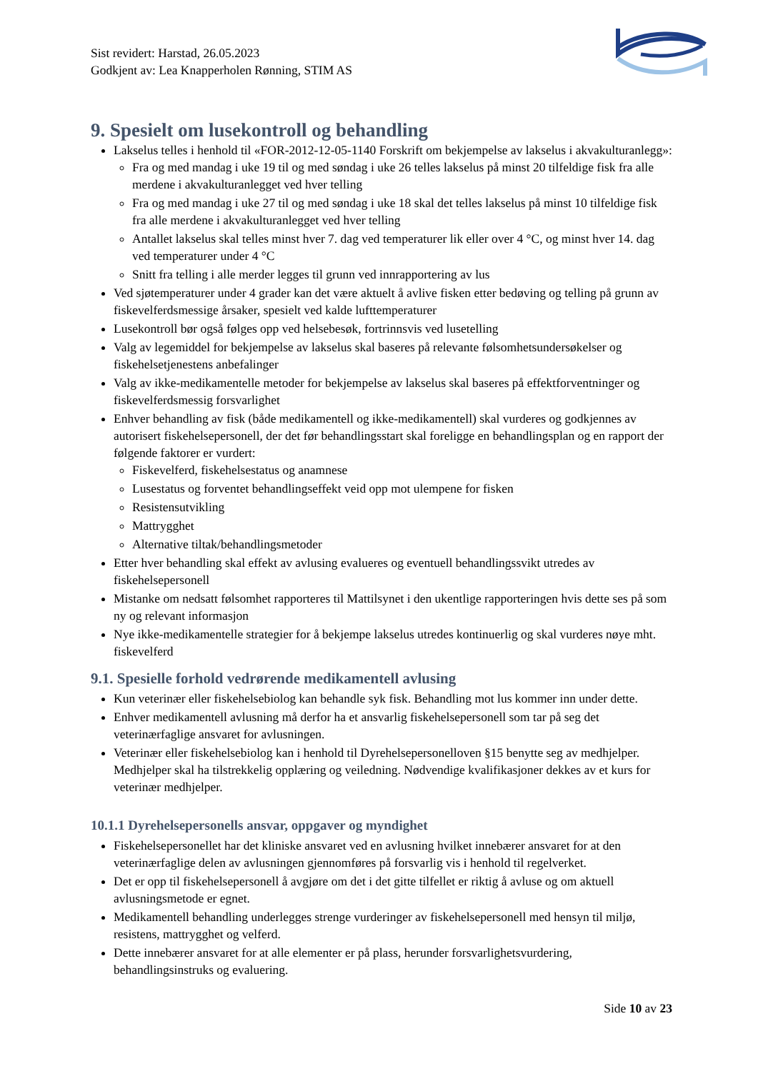Sist revidert: Harstad, 26.05.2023
Godkjent av: Lea Knapperholen Rønning, STIM AS
9. Spesielt om lusekontroll og behandling
Lakselus telles i henhold til «FOR-2012-12-05-1140 Forskrift om bekjempelse av lakselus i akvakulturanlegg»:
Fra og med mandag i uke 19 til og med søndag i uke 26 telles lakselus på minst 20 tilfeldige fisk fra alle merdene i akvakulturanlegget ved hver telling
Fra og med mandag i uke 27 til og med søndag i uke 18 skal det telles lakselus på minst 10 tilfeldige fisk fra alle merdene i akvakulturanlegget ved hver telling
Antallet lakselus skal telles minst hver 7. dag ved temperaturer lik eller over 4 °C, og minst hver 14. dag ved temperaturer under 4 °C
Snitt fra telling i alle merder legges til grunn ved innrapportering av lus
Ved sjøtemperaturer under 4 grader kan det være aktuelt å avlive fisken etter bedøving og telling på grunn av fiskevelferdsmessige årsaker, spesielt ved kalde lufttemperaturer
Lusekontroll bør også følges opp ved helsebesøk, fortrinnsvis ved lusetelling
Valg av legemiddel for bekjempelse av lakselus skal baseres på relevante følsomhetsundersøkelser og fiskehelsetjenestens anbefalinger
Valg av ikke-medikamentelle metoder for bekjempelse av lakselus skal baseres på effektforventninger og fiskevelferdsmessig forsvarlighet
Enhver behandling av fisk (både medikamentell og ikke-medikamentell) skal vurderes og godkjennes av autorisert fiskehelsepersonell, der det før behandlingsstart skal foreligge en behandlingsplan og en rapport der følgende faktorer er vurdert:
Fiskevelferd, fiskehelsestatus og anamnese
Lusestatus og forventet behandlingseffekt veid opp mot ulempene for fisken
Resistensutvikling
Mattrygghet
Alternative tiltak/behandlingsmetoder
Etter hver behandling skal effekt av avlusing evalueres og eventuell behandlingssvikt utredes av fiskehelsepersonell
Mistanke om nedsatt følsomhet rapporteres til Mattilsynet i den ukentlige rapporteringen hvis dette ses på som ny og relevant informasjon
Nye ikke-medikamentelle strategier for å bekjempe lakselus utredes kontinuerlig og skal vurderes nøye mht. fiskevelferd
9.1. Spesielle forhold vedrørende medikamentell avlusing
Kun veterinær eller fiskehelsebiolog kan behandle syk fisk. Behandling mot lus kommer inn under dette.
Enhver medikamentell avlusning må derfor ha et ansvarlig fiskehelsepersonell som tar på seg det veterinærfaglige ansvaret for avlusningen.
Veterinær eller fiskehelsebiolog kan i henhold til Dyrehelsepersonelloven §15 benytte seg av medhjelper. Medhjelper skal ha tilstrekkelig opplæring og veiledning. Nødvendige kvalifikasjoner dekkes av et kurs for veterinær medhjelper.
10.1.1 Dyrehelsepersonells ansvar, oppgaver og myndighet
Fiskehelsepersonellet har det kliniske ansvaret ved en avlusning hvilket innebærer ansvaret for at den veterinærfaglige delen av avlusningen gjennomføres på forsvarlig vis i henhold til regelverket.
Det er opp til fiskehelsepersonell å avgjøre om det i det gitte tilfellet er riktig å avluse og om aktuell avlusningsmetode er egnet.
Medikamentell behandling underlegges strenge vurderinger av fiskehelsepersonell med hensyn til miljø, resistens, mattrygghet og velferd.
Dette innebærer ansvaret for at alle elementer er på plass, herunder forsvarlighetsvurdering, behandlingsinstruks og evaluering.
Side 10 av 23